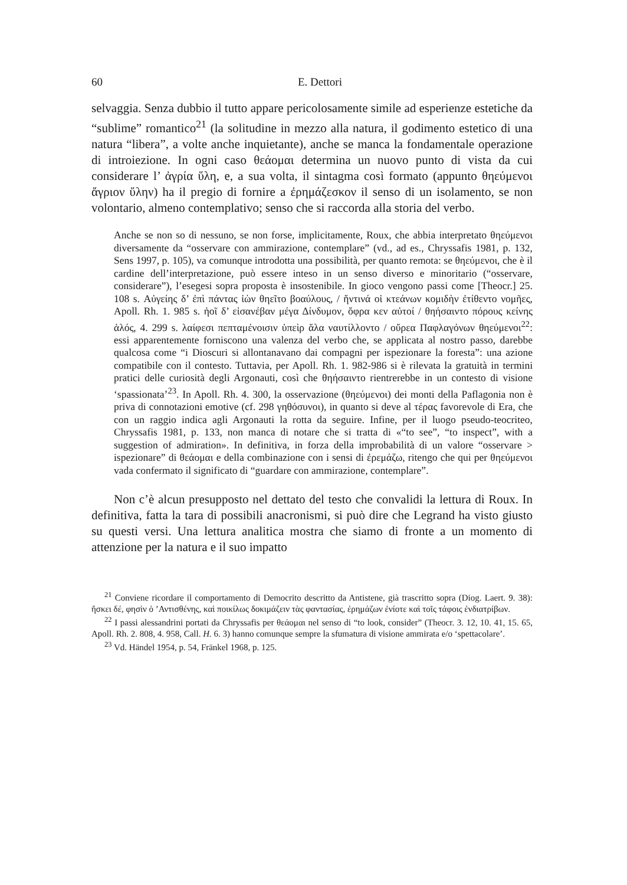60 E. Dettori
selvaggia. Senza dubbio il tutto appare pericolosamente simile ad esperienze estetiche da “sublime” romantico<sup>21</sup> (la solitudine in mezzo alla natura, il godimento estetico di una natura “libera”, a volte anche inquietante), anche se manca la fondamentale operazione di introiezione. In ogni caso θεάομαι determina un nuovo punto di vista da cui considerare l’ ἀγρία ὕλη, e, a sua volta, il sintagma così formato (appunto θηεύμενοι ἄγριον ὕλην) ha il pregio di fornire a ἐρημάζεσκον il senso di un isolamento, se non volontario, almeno contemplativo; senso che si raccorda alla storia del verbo.
Anche se non so di nessuno, se non forse, implicitamente, Roux, che abbia interpretato θηεύμενοι diversamente da “osservare con ammirazione, contemplare” (vd., ad es., Chryssafis 1981, p. 132, Sens 1997, p. 105), va comunque introdotta una possibilità, per quanto remota: se θηεύμενοι, che è il cardine dell’interpretazione, può essere inteso in un senso diverso e minoritario (“osservare, considerare”), l’esegesi sopra proposta è insostenibile. In gioco vengono passi come [Theocr.] 25. 108 s. Αὐγείης δ’ ἐπὶ πάντας ἰὼν θηεῖτο βοαύλους, / ἥντινά οἱ κτεάνων κομιδὴν ἐτίθεντο νομῆες, Apoll. Rh. 1. 985 s. ἠοῖ δ’ εἰσανέβαν μέγα Δίνδυμον, ὄφρα κεν αὐτοί / θηήσαιντο πόρους κείνης ἁλός, 4. 299 s. λαίφεσι πεπταμένοισιν ὑπεὶρ ἅλα ναυτίλλοντο / οὔρεα Παφλαγόνων θηεύμενοι<sup>22</sup>: essi apparentemente forniscono una valenza del verbo che, se applicata al nostro passo, darebbe qualcosa come “i Dioscuri si allontanavano dai compagni per ispezionare la foresta”: una azione compatibile con il contesto. Tuttavia, per Apoll. Rh. 1. 982-986 si è rilevata la gratuità in termini pratici delle curiosità degli Argonauti, così che θηήσαιντο rientrerebbe in un contesto di visione ‘spassionata’<sup>23</sup>. In Apoll. Rh. 4. 300, la osservazione (θηεύμενοι) dei monti della Paflagonia non è priva di connotazioni emotive (cf. 298 γηθόσυνοι), in quanto si deve al τέρας favorevole di Era, che con un raggio indica agli Argonauti la rotta da seguire. Infine, per il luogo pseudo-teocriteo, Chryssafis 1981, p. 133, non manca di notare che si tratta di «“to see”, “to inspect”, with a suggestion of admiration». In definitiva, in forza della improbabilità di un valore “osservare > ispezionare” di θεάομαι e della combinazione con i sensi di ἐρεμάζω, ritengo che qui per θηεύμενοι vada confermato il significato di “guardare con ammirazione, contemplare”.
Non c’è alcun presupposto nel dettato del testo che convalidi la lettura di Roux. In definitiva, fatta la tara di possibili anacronismi, si può dire che Legrand ha visto giusto su questi versi. Una lettura analitica mostra che siamo di fronte a un momento di attenzione per la natura e il suo impatto
<sup>21</sup> Conviene ricordare il comportamento di Democrito descritto da Antistene, già trascritto sopra (Diog. Laert. 9. 38): ἤσκει δέ, φησὶν ὁ ’Αντισθένης, καὶ ποικίλως δοκιμάζειν τὰς φαντασίας, ἐρημάζων ἐνίοτε καὶ τοῖς τάφοις ἐνδιατρίβων.
<sup>22</sup> I passi alessandrini portati da Chryssafis per θεάομαι nel senso di “to look, consider” (Theocr. 3. 12, 10. 41, 15. 65, Apoll. Rh. 2. 808, 4. 958, Call. H. 6. 3) hanno comunque sempre la sfumatura di visione ammirata e/o ‘spettacolare’.
<sup>23</sup> Vd. Händel 1954, p. 54, Fränkel 1968, p. 125.